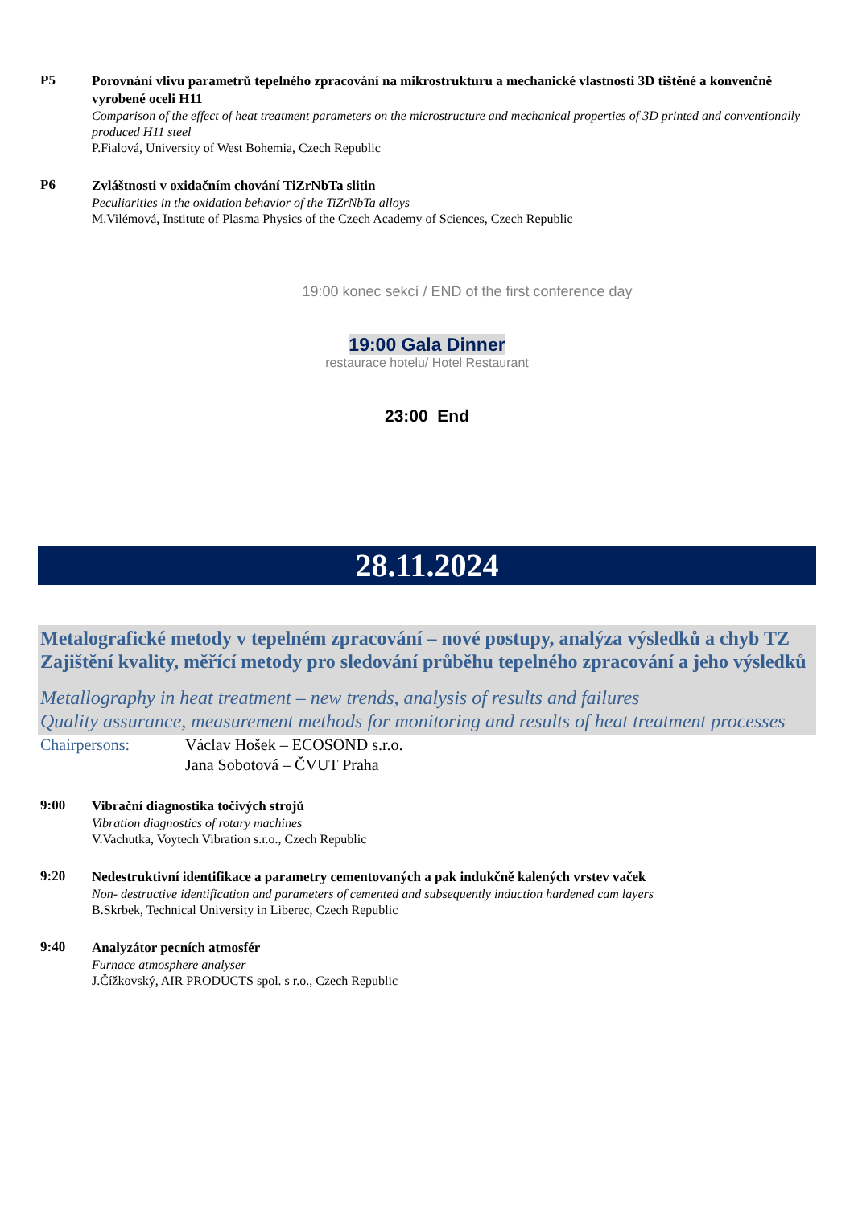P5
Porovnání vlivu parametrů tepelného zpracování na mikrostrukturu a mechanické vlastnosti 3D tištěné a konvenčně vyrobené oceli H11
Comparison of the effect of heat treatment parameters on the microstructure and mechanical properties of 3D printed and conventionally produced H11 steel
P.Fialová, University of West Bohemia, Czech Republic
P6
Zvláštnosti v oxidačním chování TiZrNbTa slitin
Peculiarities in the oxidation behavior of the TiZrNbTa alloys
M.Vilémová, Institute of Plasma Physics of the Czech Academy of Sciences, Czech Republic
19:00 konec sekcí / END of the first conference day
19:00 Gala Dinner
restaurace hotelu/ Hotel Restaurant
23:00 End
28.11.2024
Metalografické metody v tepelném zpracování – nové postupy, analýza výsledků a chyb TZ
Zajištění kvality, měřící metody pro sledování průběhu tepelného zpracování a jeho výsledků
Metallography in heat treatment – new trends, analysis of results and failures
Quality assurance, measurement methods for monitoring and results of heat treatment processes
Chairpersons: Václav Hošek – ECOSOND s.r.o.
Jana Sobotová – ČVUT Praha
9:00
Vibrační diagnostika točivých strojů
Vibration diagnostics of rotary machines
V.Vachutka, Voytech Vibration s.r.o., Czech Republic
9:20
Nedestruktivní identifikace a parametry cementovaných a pak indukčně kalených vrstev vaček
Non- destructive identification and parameters of cemented and subsequently induction hardened cam layers
B.Skrbek, Technical University in Liberec, Czech Republic
9:40
Analyzátor pecních atmosfér
Furnace atmosphere analyser
J.Čížkovský, AIR PRODUCTS spol. s r.o., Czech Republic